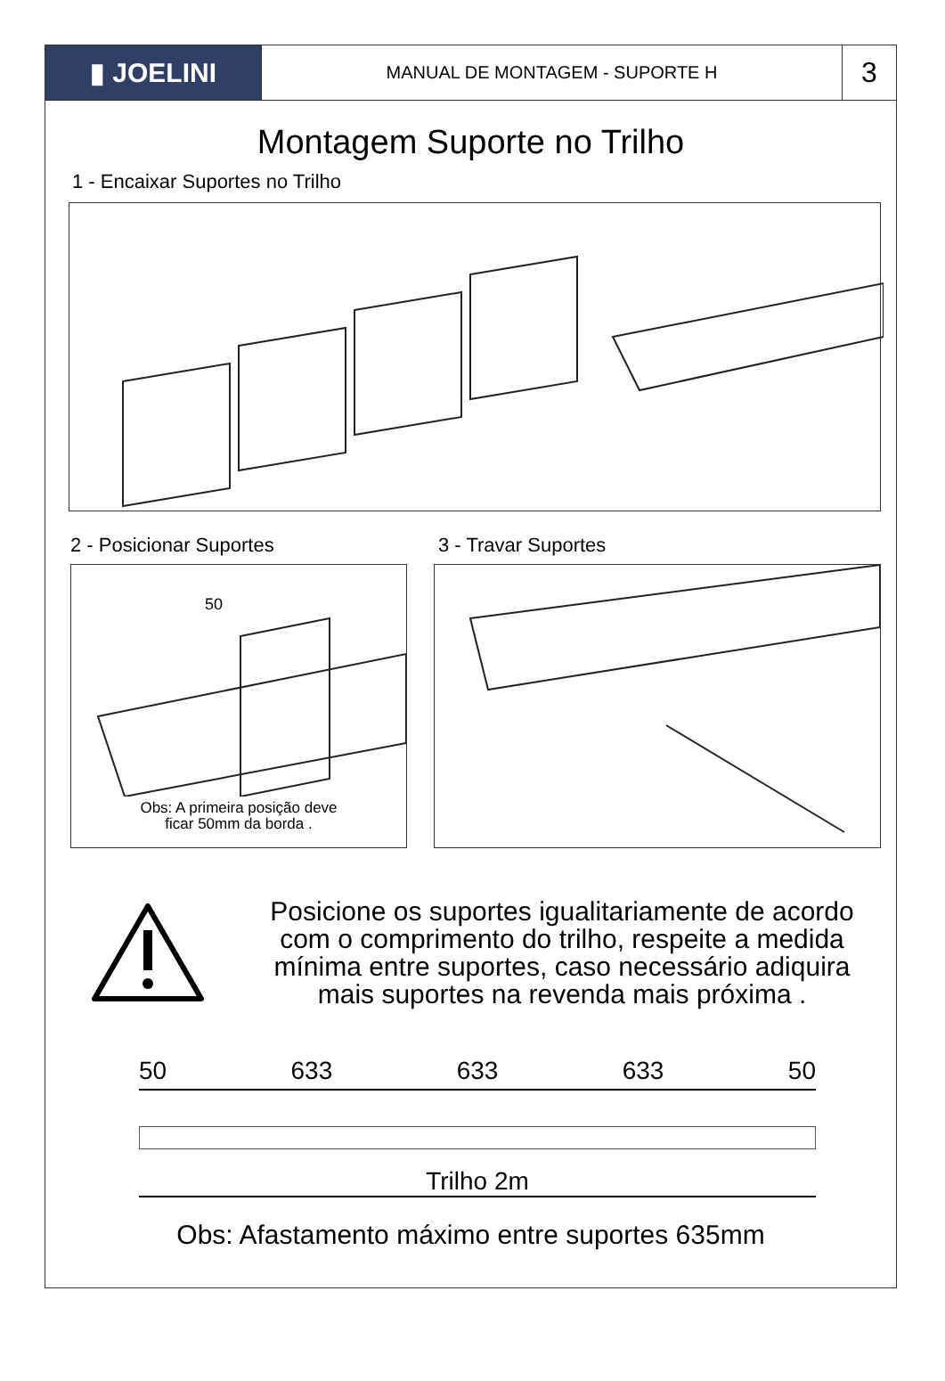▮ JOELINI
MANUAL DE MONTAGEM - SUPORTE H
3
Montagem Suporte no Trilho
1 - Encaixar Suportes no Trilho
2 - Posicionar Suportes
50
Obs: A primeira posição deve
ficar 50mm da borda .
3 - Travar Suportes
Posicione os suportes igualitariamente de acordo com o comprimento do trilho, respeite a medida mínima entre suportes, caso necessário adiquira mais suportes na revenda mais próxima .
50 633 633 633 50
Trilho 2m
Obs: Afastamento máximo entre suportes 635mm